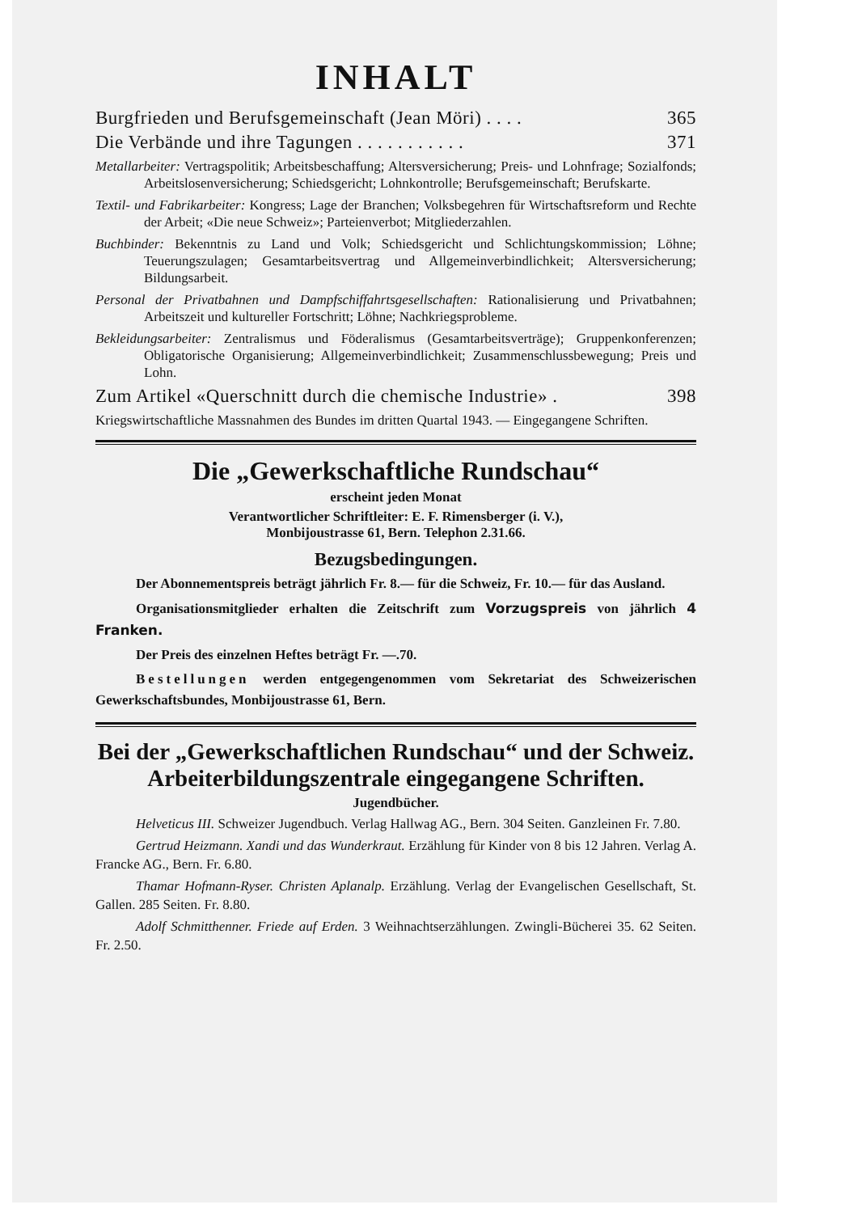INHALT
Burgfrieden und Berufsgemeinschaft (Jean Möri) . . . . 365
Die Verbände und ihre Tagungen . . . . . . . . . . . 371
Metallarbeiter: Vertragspolitik; Arbeitsbeschaffung; Altersversicherung; Preis- und Lohnfrage; Sozialfonds; Arbeitslosenversicherung; Schiedsgericht; Lohnkontrolle; Berufsgemeinschaft; Berufskarte.
Textil- und Fabrikarbeiter: Kongress; Lage der Branchen; Volksbegehren für Wirtschaftsreform und Rechte der Arbeit; «Die neue Schweiz»; Parteienverbot; Mitgliederzahlen.
Buchbinder: Bekenntnis zu Land und Volk; Schiedsgericht und Schlichtungskommission; Löhne; Teuerungszulagen; Gesamtarbeitsvertrag und Allgemeinverbindlichkeit; Altersversicherung; Bildungsarbeit.
Personal der Privatbahnen und Dampfschiffahrtsgesellschaften: Rationalisierung und Privatbahnen; Arbeitszeit und kultureller Fortschritt; Löhne; Nachkriegsprobleme.
Bekleidungsarbeiter: Zentralismus und Föderalismus (Gesamtarbeitsverträge); Gruppenkonferenzen; Obligatorische Organisierung; Allgemeinverbindlichkeit; Zusammenschlussbewegung; Preis und Lohn.
Zum Artikel «Querschnitt durch die chemische Industrie» . 398
Kriegswirtschaftliche Massnahmen des Bundes im dritten Quartal 1943. — Eingegangene Schriften.
Die „Gewerkschaftliche Rundschau“
erscheint jeden Monat
Verantwortlicher Schriftleiter: E. F. Rimensberger (i. V.),
Monbijoustrasse 61, Bern. Telephon 2.31.66.
Bezugsbedingungen.
Der Abonnementspreis beträgt jährlich Fr. 8.— für die Schweiz, Fr. 10.— für das Ausland.
Organisationsmitglieder erhalten die Zeitschrift zum Vorzugspreis von jährlich 4 Franken.
Der Preis des einzelnen Heftes beträgt Fr. —.70.
Bestellungen werden entgegengenommen vom Sekretariat des Schweizerischen Gewerkschaftsbundes, Monbijoustrasse 61, Bern.
Bei der „Gewerkschaftlichen Rundschau“ und der Schweiz. Arbeiterbildungszentrale eingegangene Schriften.
Jugendbücher.
Helveticus III. Schweizer Jugendbuch. Verlag Hallwag AG., Bern. 304 Seiten. Ganzleinen Fr. 7.80.
Gertrud Heizmann. Xandi und das Wunderkraut. Erzählung für Kinder von 8 bis 12 Jahren. Verlag A. Francke AG., Bern. Fr. 6.80.
Thamar Hofmann-Ryser. Christen Aplanalp. Erzählung. Verlag der Evangelischen Gesellschaft, St. Gallen. 285 Seiten. Fr. 8.80.
Adolf Schmitthenner. Friede auf Erden. 3 Weihnachtserzählungen. Zwingli-Bücherei 35. 62 Seiten. Fr. 2.50.